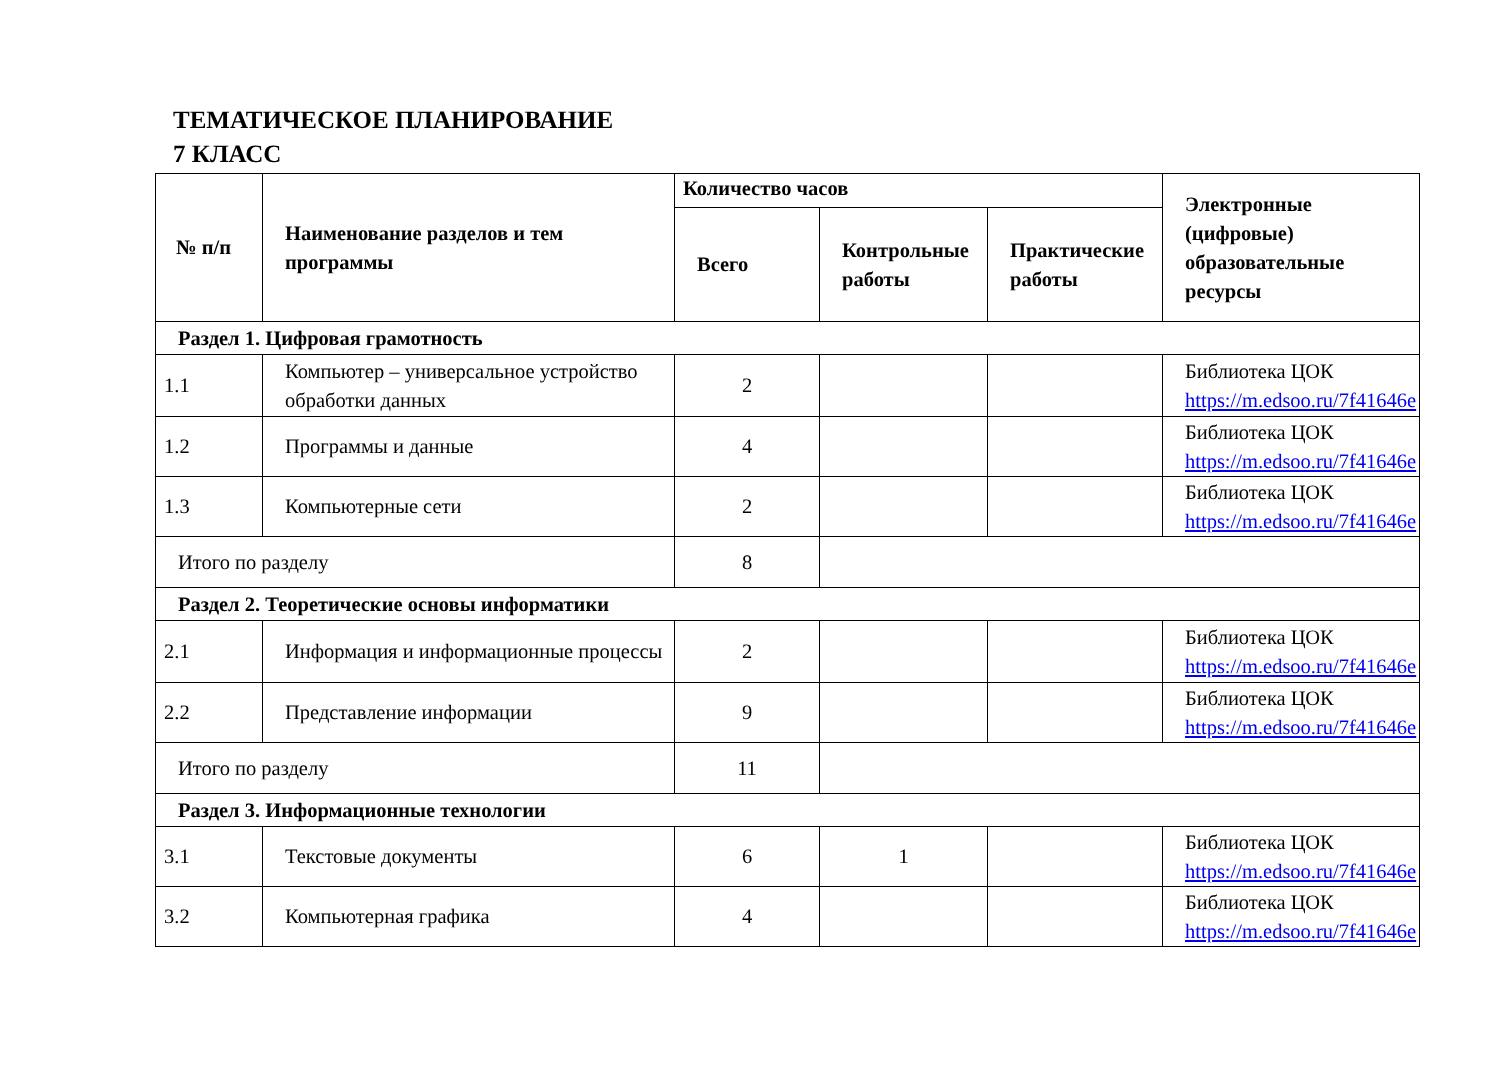ТЕМАТИЧЕСКОЕ ПЛАНИРОВАНИЕ
7 КЛАСС
| № п/п | Наименование разделов и тем программы | Количество часов | | | Электронные (цифровые) образовательные ресурсы |
| --- | --- | --- | --- | --- | --- |
| | | Всего | Контрольные работы | Практические работы | |
| Раздел 1. Цифровая грамотность | | | | | |
| 1.1 | Компьютер – универсальное устройство обработки данных | 2 | | | Библиотека ЦОК https://m.edsoo.ru/7f41646e |
| 1.2 | Программы и данные | 4 | | | Библиотека ЦОК https://m.edsoo.ru/7f41646e |
| 1.3 | Компьютерные сети | 2 | | | Библиотека ЦОК https://m.edsoo.ru/7f41646e |
| Итого по разделу | | 8 | | | |
| Раздел 2. Теоретические основы информатики | | | | | |
| 2.1 | Информация и информационные процессы | 2 | | | Библиотека ЦОК https://m.edsoo.ru/7f41646e |
| 2.2 | Представление информации | 9 | | | Библиотека ЦОК https://m.edsoo.ru/7f41646e |
| Итого по разделу | | 11 | | | |
| Раздел 3. Информационные технологии | | | | | |
| 3.1 | Текстовые документы | 6 | 1 | | Библиотека ЦОК https://m.edsoo.ru/7f41646e |
| 3.2 | Компьютерная графика | 4 | | | Библиотека ЦОК https://m.edsoo.ru/7f41646e |